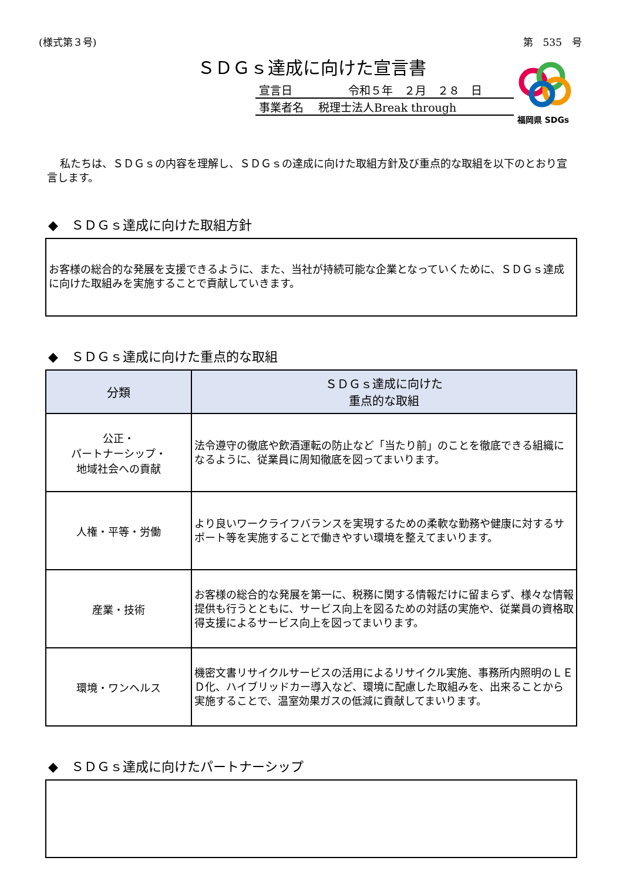(様式第３号) 第　535　号
ＳＤＧｓ達成に向けた宣言書
宣言日　　　　　令和５年　２月　２８　日
事業者名　 税理士法人Break through
福岡県 SDGs
私たちは、ＳＤＧｓの内容を理解し、ＳＤＧｓの達成に向けた取組方針及び重点的な取組を以下のとおり宣言します。
◆　ＳＤＧｓ達成に向けた取組方針
お客様の総合的な発展を支援できるように、また、当社が持続可能な企業となっていくために、ＳＤＧｓ達成に向けた取組みを実施することで貢献していきます。
◆　ＳＤＧｓ達成に向けた重点的な取組
| 分類 | ＳＤＧｓ達成に向けた 重点的な取組 |
| --- | --- |
| 公正・ パートナーシップ・ 地域社会への貢献 | 法令遵守の徹底や飲酒運転の防止など「当たり前」のことを徹底できる組織になるように、従業員に周知徹底を図ってまいります。 |
| 人権・平等・労働 | より良いワークライフバランスを実現するための柔軟な勤務や健康に対するサポート等を実施することで働きやすい環境を整えてまいります。 |
| 産業・技術 | お客様の総合的な発展を第一に、税務に関する情報だけに留まらず、様々な情報提供も行うとともに、サービス向上を図るための対話の実施や、従業員の資格取得支援によるサービス向上を図ってまいります。 |
| 環境・ワンヘルス | 機密文書リサイクルサービスの活用によるリサイクル実施、事務所内照明のＬＥＤ化、ハイブリッドカー導入など、環境に配慮した取組みを、出来ることから実施することで、温室効果ガスの低減に貢献してまいります。 |
◆　ＳＤＧｓ達成に向けたパートナーシップ